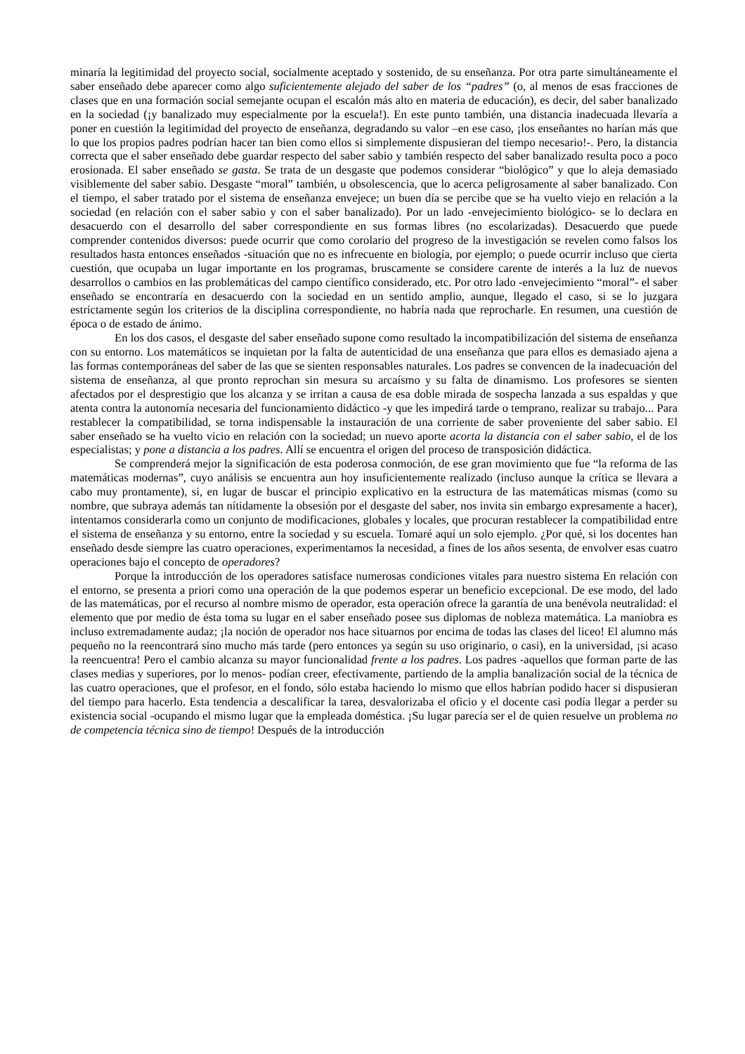minaría la legitimidad del proyecto social, socialmente aceptado y sostenido, de su enseñanza. Por otra parte simultáneamente el saber enseñado debe aparecer como algo suficientemente alejado del saber de los “padres” (o, al menos de esas fracciones de clases que en una formación social semejante ocupan el escalón más alto en materia de educación), es decir, del saber banalizado en la sociedad (¡y banalizado muy especialmente por la escuela!). En este punto también, una distancia inadecuada llevaría a poner en cuestión la legitimidad del proyecto de enseñanza, degradando su valor –en ese caso, ¡los enseñantes no harían más que lo que los propios padres podrían hacer tan bien como ellos si simplemente dispusieran del tiempo necesario!-. Pero, la distancia correcta que el saber enseñado debe guardar respecto del saber sabio y también respecto del saber banalizado resulta poco a poco erosionada. El saber enseñado se gasta. Se trata de un desgaste que podemos considerar “biológico” y que lo aleja demasiado visiblemente del saber sabio. Desgaste “moral” también, u obsolescencia, que lo acerca peligrosamente al saber banalizado. Con el tiempo, el saber tratado por el sistema de enseñanza envejece; un buen día se percibe que se ha vuelto viejo en relación a la sociedad (en relación con el saber sabio y con el saber banalizado). Por un lado -envejecimiento biológico- se lo declara en desacuerdo con el desarrollo del saber correspondiente en sus formas libres (no escolarizadas). Desacuerdo que puede comprender contenidos diversos: puede ocurrir que como corolario del progreso de la investigación se revelen como falsos los resultados hasta entonces enseñados -situación que no es infrecuente en biología, por ejemplo; o puede ocurrir incluso que cierta cuestión, que ocupaba un lugar importante en los programas, bruscamente se considere carente de interés a la luz de nuevos desarrollos o cambios en las problemáticas del campo científico considerado, etc. Por otro lado -envejecimiento “moral”- el saber enseñado se encontraría en desacuerdo con la sociedad en un sentido amplio, aunque, llegado el caso, si se lo juzgara estrictamente según los criterios de la disciplina correspondiente, no habría nada que reprocharle. En resumen, una cuestión de época o de estado de ánimo.
En los dos casos, el desgaste del saber enseñado supone como resultado la incompatibilización del sistema de enseñanza con su entorno. Los matemáticos se inquietan por la falta de autenticidad de una enseñanza que para ellos es demasiado ajena a las formas contemporáneas del saber de las que se sienten responsables naturales. Los padres se convencen de la inadecuación del sistema de enseñanza, al que pronto reprochan sin mesura su arcaísmo y su falta de dinamismo. Los profesores se sienten afectados por el desprestigio que los alcanza y se irritan a causa de esa doble mirada de sospecha lanzada a sus espaldas y que atenta contra la autonomía necesaria del funcionamiento didáctico -y que les impedirá tarde o temprano, realizar su trabajo... Para restablecer la compatibilidad, se torna indispensable la instauración de una corriente de saber proveniente del saber sabio. El saber enseñado se ha vuelto vicio en relación con la sociedad; un nuevo aporte acorta la distancia con el saber sabio, el de los especialistas; y pone a distancia a los padres. Allí se encuentra el origen del proceso de transposición didáctica.
Se comprenderá mejor la significación de esta poderosa conmoción, de ese gran movimiento que fue “la reforma de las matemáticas modernas”, cuyo análisis se encuentra aun hoy insuficientemente realizado (incluso aunque la crítica se llevara a cabo muy prontamente), si, en lugar de buscar el principio explicativo en la estructura de las matemáticas mismas (como su nombre, que subraya además tan nítidamente la obsesión por el desgaste del saber, nos invita sin embargo expresamente a hacer), intentamos considerarla como un conjunto de modificaciones, globales y locales, que procuran restablecer la compatibilidad entre el sistema de enseñanza y su entorno, entre la sociedad y su escuela. Tomaré aquí un solo ejemplo. ¿Por qué, si los docentes han enseñado desde siempre las cuatro operaciones, experimentamos la necesidad, a fines de los años sesenta, de envolver esas cuatro operaciones bajo el concepto de operadores?
Porque la introducción de los operadores satisface numerosas condiciones vitales para nuestro sistema En relación con el entorno, se presenta a priori como una operación de la que podemos esperar un beneficio excepcional. De ese modo, del lado de las matemáticas, por el recurso al nombre mismo de operador, esta operación ofrece la garantía de una benévola neutralidad: el elemento que por medio de ésta toma su lugar en el saber enseñado posee sus diplomas de nobleza matemática. La maniobra es incluso extremadamente audaz; ¡la noción de operador nos hace situarnos por encima de todas las clases del liceo! El alumno más pequeño no la reencontrará sino mucho más tarde (pero entonces ya según su uso originario, o casi), en la universidad, ¡si acaso la reencuentra! Pero el cambio alcanza su mayor funcionalidad frente a los padres. Los padres -aquellos que forman parte de las clases medias y superiores, por lo menos- podían creer, efectivamente, partiendo de la amplia banalización social de la técnica de las cuatro operaciones, que el profesor, en el fondo, sólo estaba haciendo lo mismo que ellos habrían podido hacer si dispusieran del tiempo para hacerlo. Esta tendencia a descalificar la tarea, desvalorizaba el oficio y el docente casi podía llegar a perder su existencia social -ocupando el mismo lugar que la empleada doméstica. ¡Su lugar parecía ser el de quien resuelve un problema no de competencia técnica sino de tiempo! Después de la introducción